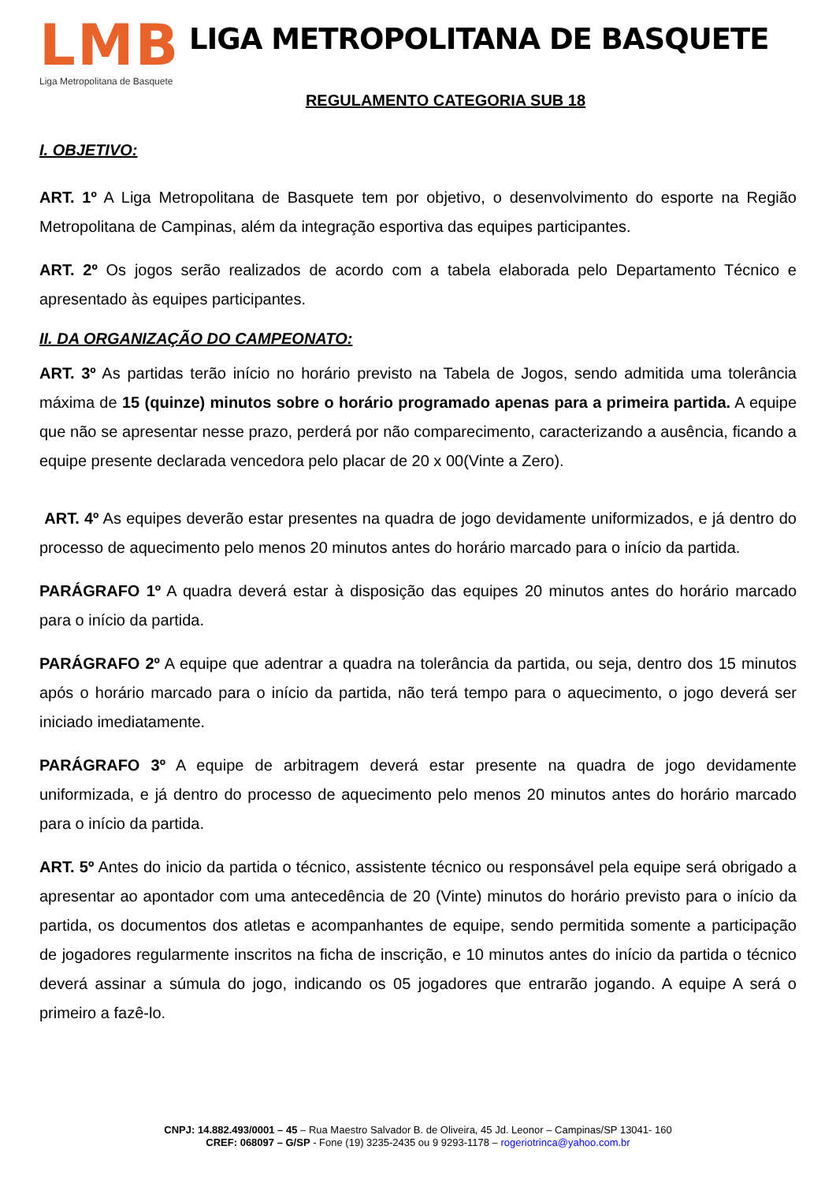LMB
Liga Metropolitana de Basquete
LIGA METROPOLITANA DE BASQUETE
REGULAMENTO CATEGORIA SUB 18
I. OBJETIVO:
ART. 1º A Liga Metropolitana de Basquete tem por objetivo, o desenvolvimento do esporte na Região Metropolitana de Campinas, além da integração esportiva das equipes participantes.
ART. 2º Os jogos serão realizados de acordo com a tabela elaborada pelo Departamento Técnico e apresentado às equipes participantes.
II. DA ORGANIZAÇÃO DO CAMPEONATO:
ART. 3º As partidas terão início no horário previsto na Tabela de Jogos, sendo admitida uma tolerância máxima de 15 (quinze) minutos sobre o horário programado apenas para a primeira partida. A equipe que não se apresentar nesse prazo, perderá por não comparecimento, caracterizando a ausência, ficando a equipe presente declarada vencedora pelo placar de 20 x 00(Vinte a Zero).
ART. 4º As equipes deverão estar presentes na quadra de jogo devidamente uniformizados, e já dentro do processo de aquecimento pelo menos 20 minutos antes do horário marcado para o início da partida.
PARÁGRAFO 1º A quadra deverá estar à disposição das equipes 20 minutos antes do horário marcado para o início da partida.
PARÁGRAFO 2º A equipe que adentrar a quadra na tolerância da partida, ou seja, dentro dos 15 minutos após o horário marcado para o início da partida, não terá tempo para o aquecimento, o jogo deverá ser iniciado imediatamente.
PARÁGRAFO 3º A equipe de arbitragem deverá estar presente na quadra de jogo devidamente uniformizada, e já dentro do processo de aquecimento pelo menos 20 minutos antes do horário marcado para o início da partida.
ART. 5º Antes do inicio da partida o técnico, assistente técnico ou responsável pela equipe será obrigado a apresentar ao apontador com uma antecedência de 20 (Vinte) minutos do horário previsto para o início da partida, os documentos dos atletas e acompanhantes de equipe, sendo permitida somente a participação de jogadores regularmente inscritos na ficha de inscrição, e 10 minutos antes do início da partida o técnico deverá assinar a súmula do jogo, indicando os 05 jogadores que entrarão jogando. A equipe A será o primeiro a fazê-lo.
CNPJ: 14.882.493/0001 – 45 – Rua Maestro Salvador B. de Oliveira, 45 Jd. Leonor – Campinas/SP 13041- 160
CREF: 068097 – G/SP - Fone (19) 3235-2435 ou 9 9293-1178 – rogeriotrinca@yahoo.com.br